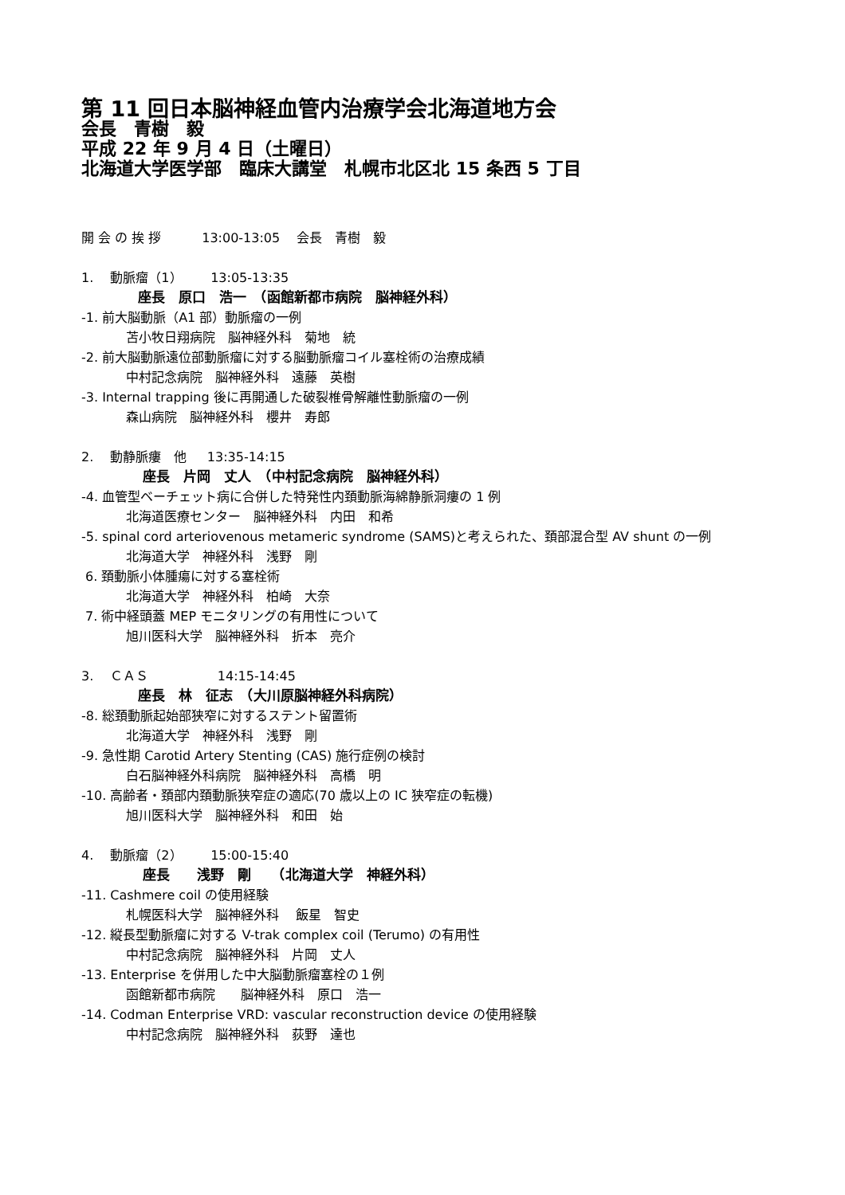第 11 回日本脳神経血管内治療学会北海道地方会
会長　青樹　毅
平成 22 年 9 月 4 日（土曜日）
北海道大学医学部　臨床大講堂　札幌市北区北 15 条西 5 丁目
開 会 の 挨 拶 13:00-13:05 会長　青樹　毅
1.　 動脈瘤（1） 13:05-13:35
座長　原口　浩一　（函館新都市病院　脳神経外科）
-1. 前大脳動脈（A1 部）動脈瘤の一例
苫小牧日翔病院　脳神経外科　菊地　統
-2. 前大脳動脈遠位部動脈瘤に対する脳動脈瘤コイル塞栓術の治療成績
中村記念病院　脳神経外科　遠藤　英樹
-3. Internal trapping 後に再開通した破裂椎骨解離性動脈瘤の一例
森山病院　脳神経外科　櫻井　寿郎
2.　 動静脈瘻　他 13:35-14:15
座長　片岡　丈人　（中村記念病院　脳神経外科）
-4. 血管型ベーチェット病に合併した特発性内頚動脈海綿静脈洞瘻の 1 例
北海道医療センター　脳神経外科　内田　和希
-5. spinal cord arteriovenous metameric syndrome (SAMS)と考えられた、頚部混合型 AV shunt の一例
北海道大学　神経外科　浅野　剛
6. 頚動脈小体腫瘍に対する塞栓術
北海道大学　神経外科　柏崎　大奈
7. 術中経頭蓋 MEP モニタリングの有用性について
旭川医科大学　脳神経外科　折本　亮介
3.　 ＣＡＳ 14:15-14:45
座長　林　征志　（大川原脳神経外科病院）
-8. 総頚動脈起始部狭窄に対するステント留置術
北海道大学　神経外科　浅野　剛
-9. 急性期 Carotid Artery Stenting (CAS) 施行症例の検討
白石脳神経外科病院　脳神経外科　高橋　明
-10. 高齢者・頚部内頚動脈狭窄症の適応(70 歳以上の IC 狭窄症の転機)
旭川医科大学　脳神経外科　和田　始
4.　 動脈瘤（2） 15:00-15:40
座長　　浅野　剛　　（北海道大学　神経外科）
-11. Cashmere coil の使用経験
札幌医科大学　脳神経外科　 飯星　智史
-12. 縦長型動脈瘤に対する V-trak complex coil (Terumo) の有用性
中村記念病院　脳神経外科　片岡　丈人
-13. Enterprise を併用した中大脳動脈瘤塞栓の１例
函館新都市病院　　脳神経外科　原口　浩一
-14. Codman Enterprise VRD: vascular reconstruction device の使用経験
中村記念病院　脳神経外科　荻野　達也